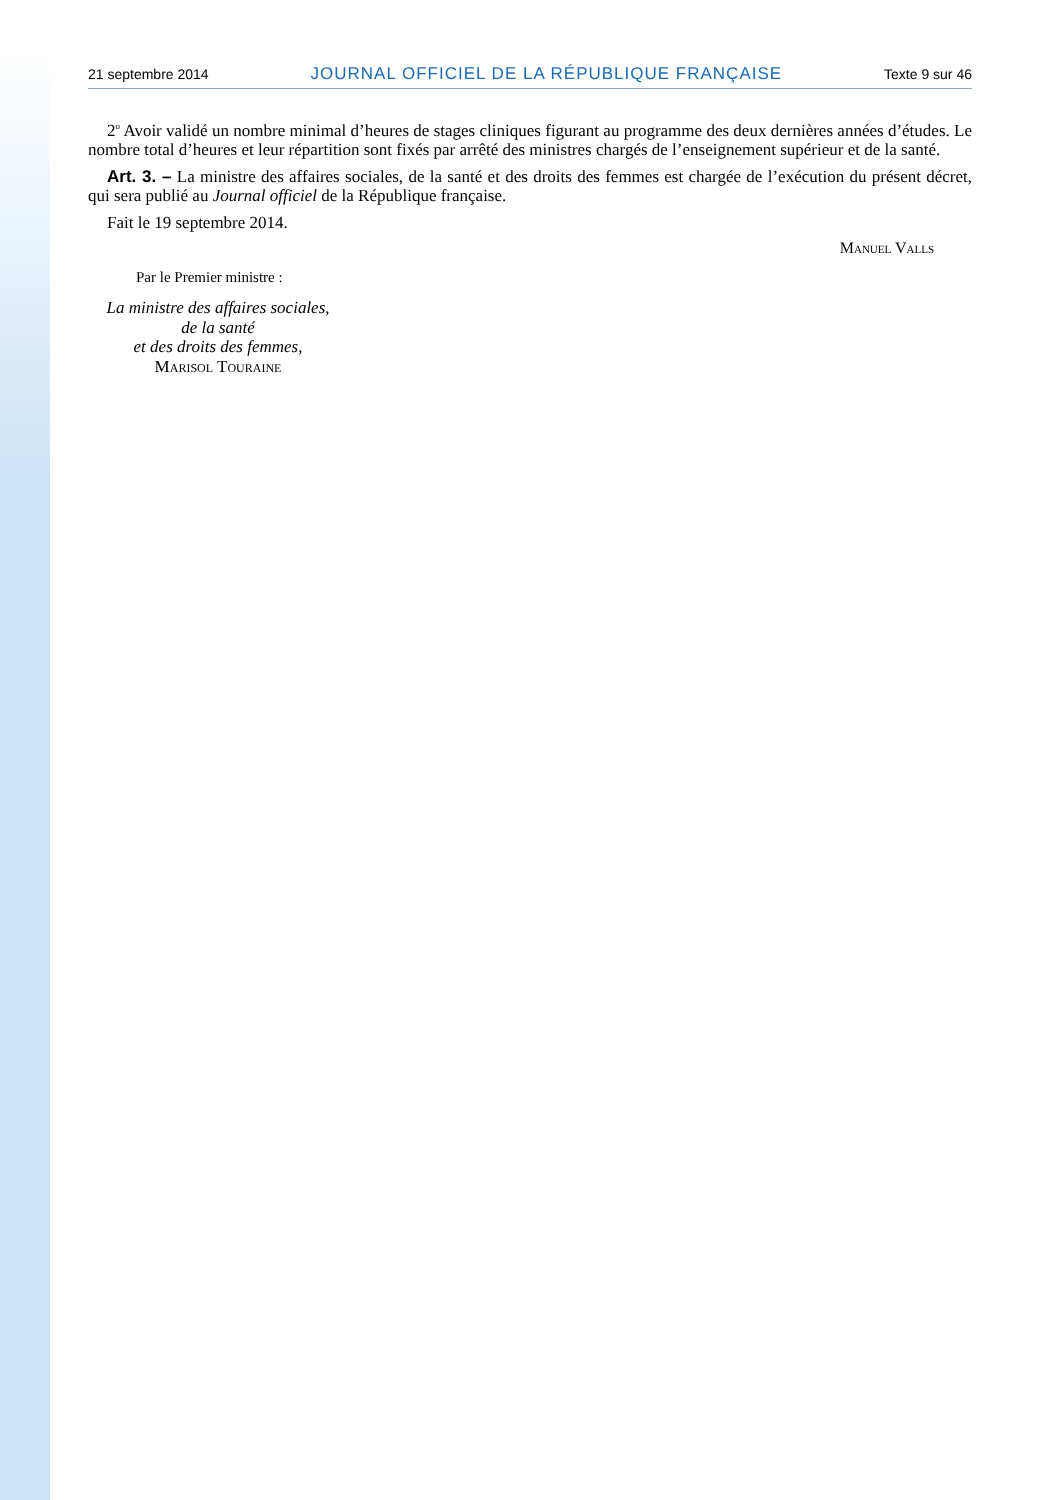21 septembre 2014 JOURNAL OFFICIEL DE LA RÉPUBLIQUE FRANÇAISE Texte 9 sur 46
2<sup>o</sup> Avoir validé un nombre minimal d’heures de stages cliniques figurant au programme des deux dernières années d’études. Le nombre total d’heures et leur répartition sont fixés par arrêté des ministres chargés de l’enseignement supérieur et de la santé.
Art. 3. – La ministre des affaires sociales, de la santé et des droits des femmes est chargée de l’exécution du présent décret, qui sera publié au Journal officiel de la République française.
Fait le 19 septembre 2014.
Manuel Valls
Par le Premier ministre :
La ministre des affaires sociales,
de la santé
et des droits des femmes,
Marisol Touraine